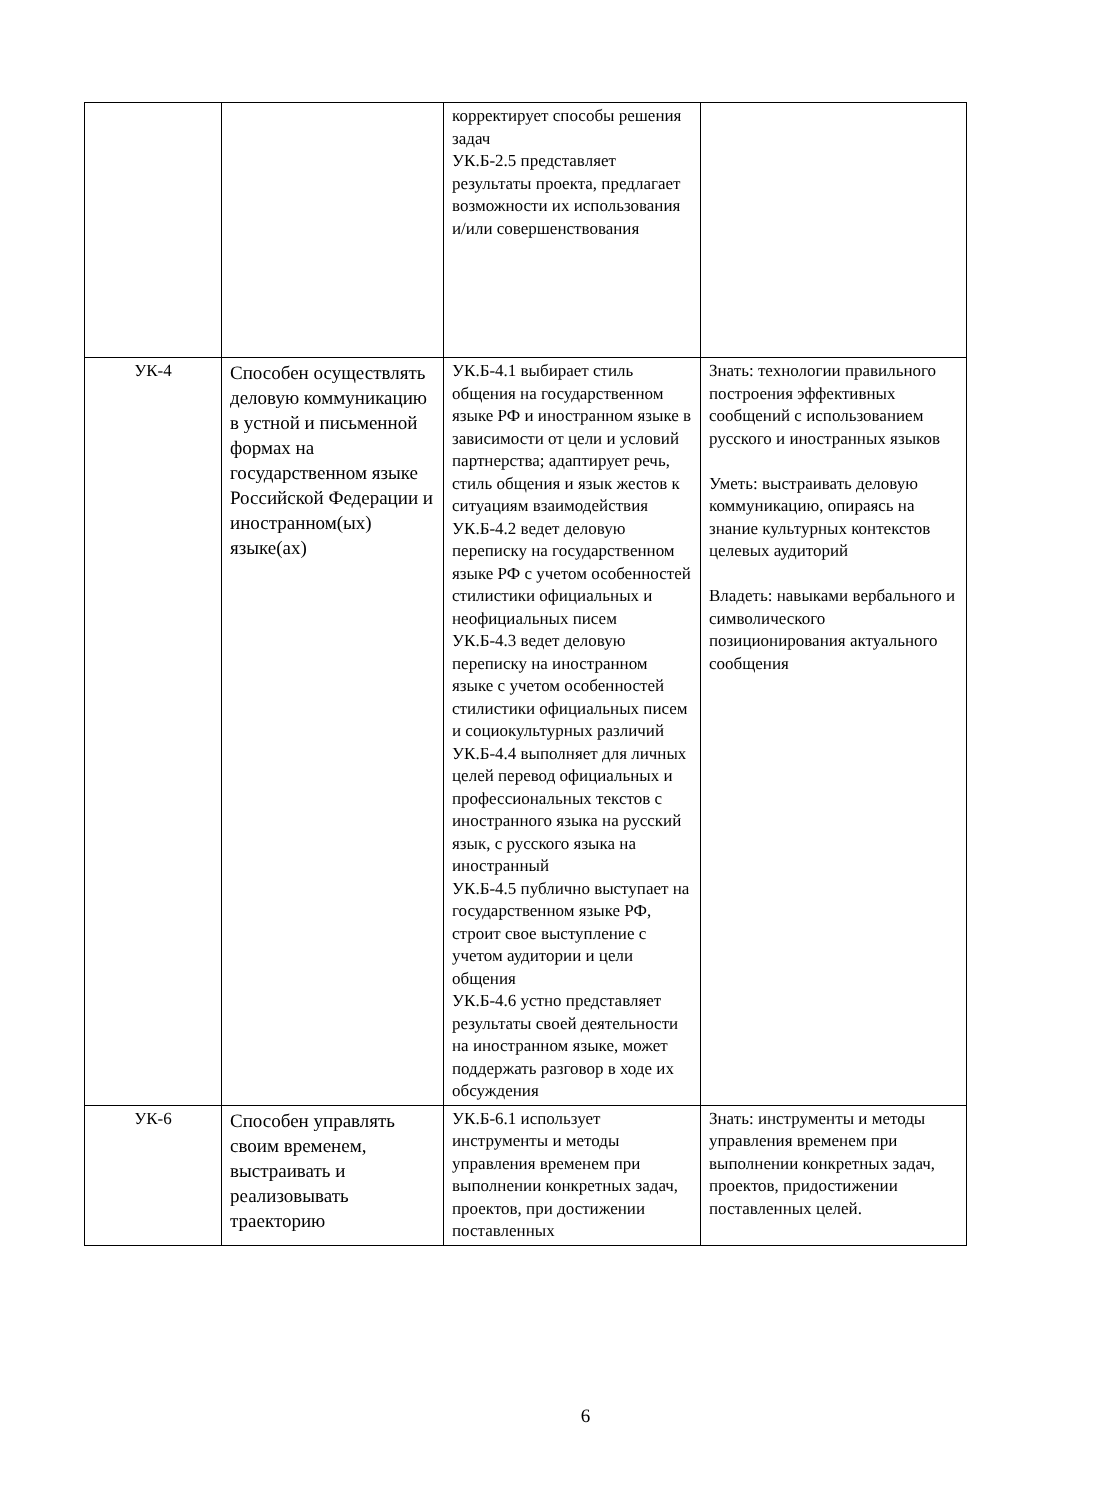| | | корректирует способы решения задач УК.Б-2.5 представляет результаты проекта, предлагает возможности их использования и/или совершенствования | |
| УК-4 | Способен осуществлять деловую коммуникацию в устной и письменной формах на государственном языке Российской Федерации и иностранном(ых) языке(ах) | УК.Б-4.1 выбирает стиль общения на государственном языке РФ и иностранном языке в зависимости от цели и условий партнерства; адаптирует речь, стиль общения и язык жестов к ситуациям взаимодействия УК.Б-4.2 ведет деловую переписку на государственном языке РФ с учетом особенностей стилистики официальных и неофициальных писем УК.Б-4.3 ведет деловую переписку на иностранном языке с учетом особенностей стилистики официальных писем и социокультурных различий УК.Б-4.4 выполняет для личных целей перевод официальных и профессиональных текстов с иностранного языка на русский язык, с русского языка на иностранный УК.Б-4.5 публично выступает на государственном языке РФ, строит свое выступление с учетом аудитории и цели общения УК.Б-4.6 устно представляет результаты своей деятельности на иностранном языке, может поддержать разговор в ходе их обсуждения | Знать: технологии правильного построения эффективных сообщений с использованием русского и иностранных языков Уметь: выстраивать деловую коммуникацию, опираясь на знание культурных контекстов целевых аудиторий Владеть: навыками вербального и символического позиционирования актуального сообщения |
| УК-6 | Способен управлять своим временем, выстраивать и реализовывать траекторию | УК.Б-6.1 использует инструменты и методы управления временем при выполнении конкретных задач, проектов, при достижении поставленных | Знать: инструменты и методы управления временем при выполнении конкретных задач, проектов, придостижении поставленных целей. |
6